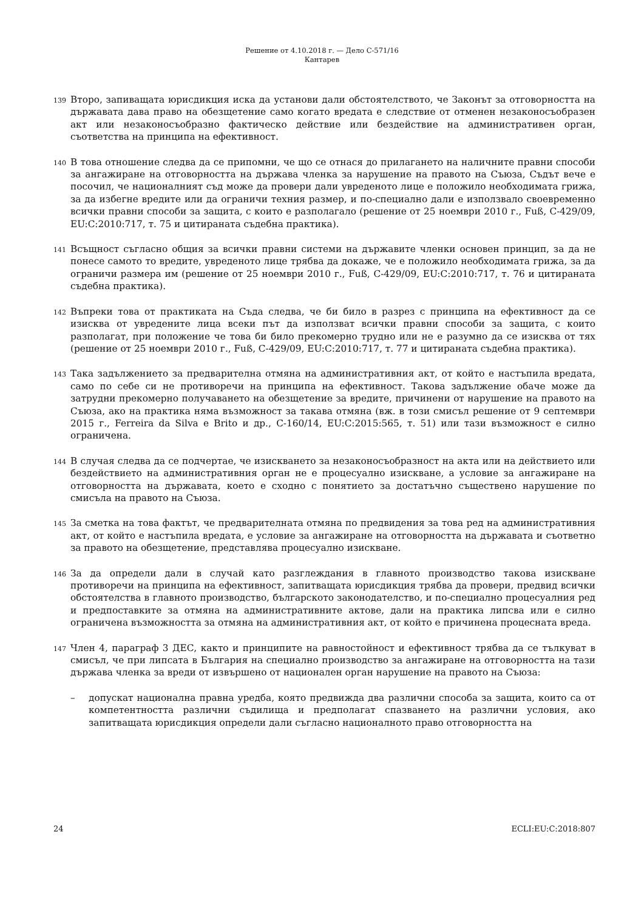Решение от 4.10.2018 г. — Дело C-571/16
Кантарев
139 Второ, запиващата юрисдикция иска да установи дали обстоятелството, че Законът за отговорността на държавата дава право на обезщетение само когато вредата е следствие от отменен незаконосъобразен акт или незаконосъобразно фактическо действие или бездействие на административен орган, съответства на принципа на ефективност.
140 В това отношение следва да се припомни, че що се отнася до прилагането на наличните правни способи за ангажиране на отговорността на държава членка за нарушение на правото на Съюза, Съдът вече е посочил, че националният съд може да провери дали увреденото лице е положило необходимата грижа, за да избегне вредите или да ограничи техния размер, и по-специално дали е използвало своевременно всички правни способи за защита, с които е разполагало (решение от 25 ноември 2010 г., Fuß, C-429/09, EU:C:2010:717, т. 75 и цитираната съдебна практика).
141 Всъщност съгласно общия за всички правни системи на държавите членки основен принцип, за да не понесе самото то вредите, увреденото лице трябва да докаже, че е положило необходимата грижа, за да ограничи размера им (решение от 25 ноември 2010 г., Fuß, C-429/09, EU:C:2010:717, т. 76 и цитираната съдебна практика).
142 Въпреки това от практиката на Съда следва, че би било в разрез с принципа на ефективност да се изисква от увредените лица всеки път да използват всички правни способи за защита, с които разполагат, при положение че това би било прекомерно трудно или не е разумно да се изисква от тях (решение от 25 ноември 2010 г., Fuß, C-429/09, EU:C:2010:717, т. 77 и цитираната съдебна практика).
143 Така задължението за предварителна отмяна на административния акт, от който е настъпила вредата, само по себе си не противоречи на принципа на ефективност. Такова задължение обаче може да затрудни прекомерно получаването на обезщетение за вредите, причинени от нарушение на правото на Съюза, ако на практика няма възможност за такава отмяна (вж. в този смисъл решение от 9 септември 2015 г., Ferreira da Silva e Brito и др., C-160/14, EU:C:2015:565, т. 51) или тази възможност е силно ограничена.
144 В случая следва да се подчертае, че изискването за незаконосъобразност на акта или на действието или бездействието на административния орган не е процесуално изискване, а условие за ангажиране на отговорността на държавата, което е сходно с понятието за достатъчно съществено нарушение по смисъла на правото на Съюза.
145 За сметка на това фактът, че предварителната отмяна по предвидения за това ред на административния акт, от който е настъпила вредата, е условие за ангажиране на отговорността на държавата и съответно за правото на обезщетение, представлява процесуално изискване.
146 За да определи дали в случай като разглеждания в главното производство такова изискване противоречи на принципа на ефективност, запитващата юрисдикция трябва да провери, предвид всички обстоятелства в главното производство, българското законодателство, и по-специално процесуалния ред и предпоставките за отмяна на административните актове, дали на практика липсва или е силно ограничена възможността за отмяна на административния акт, от който е причинена процесната вреда.
147 Член 4, параграф 3 ДЕС, както и принципите на равностойност и ефективност трябва да се тълкуват в смисъл, че при липсата в България на специално производство за ангажиране на отговорността на тази държава членка за вреди от извършено от национален орган нарушение на правото на Съюза:
– допускат национална правна уредба, която предвижда два различни способа за защита, които са от компетентността различни съдилища и предполагат спазването на различни условия, ако запитващата юрисдикция определи дали съгласно националното право отговорността на
24 ECLI:EU:C:2018:807